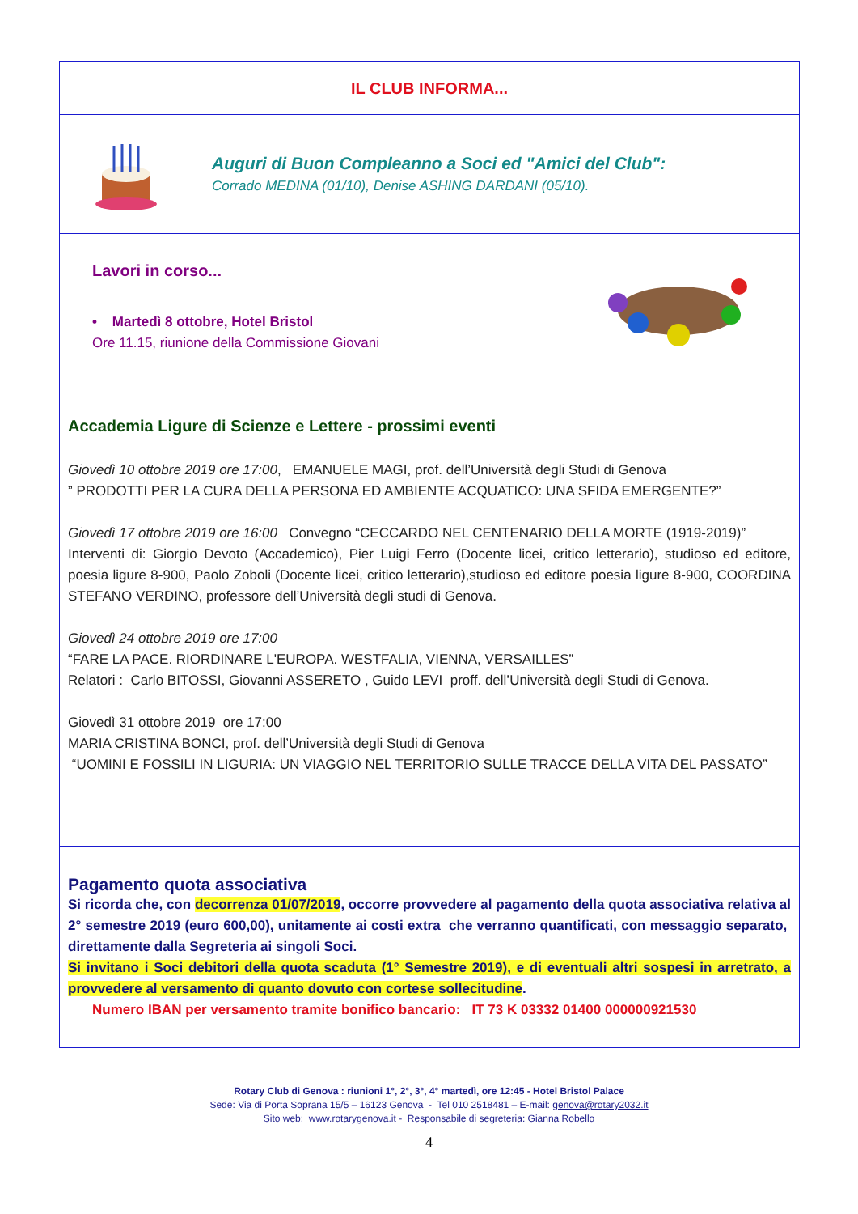IL CLUB INFORMA...
Auguri di Buon Compleanno a Soci ed "Amici del Club":
Corrado MEDINA (01/10), Denise ASHING DARDANI (05/10).
Lavori in corso...
• Martedì 8 ottobre, Hotel Bristol
Ore 11.15, riunione della Commissione Giovani
Accademia Ligure di Scienze e Lettere - prossimi eventi
Giovedì 10 ottobre 2019 ore 17:00, EMANUELE MAGI, prof. dell’Università degli Studi di Genova
” PRODOTTI PER LA CURA DELLA PERSONA ED AMBIENTE ACQUATICO: UNA SFIDA EMERGENTE?”
Giovedì 17 ottobre 2019 ore 16:00 Convegno “CECCARDO NEL CENTENARIO DELLA MORTE (1919-2019)”
Interventi di: Giorgio Devoto (Accademico), Pier Luigi Ferro (Docente licei, critico letterario), studioso ed editore, poesia ligure 8-900, Paolo Zoboli (Docente licei, critico letterario),studioso ed editore poesia ligure 8-900, COORDINA STEFANO VERDINO, professore dell’Università degli studi di Genova.
Giovedì 24 ottobre 2019 ore 17:00
“FARE LA PACE. RIORDINARE L'EUROPA. WESTFALIA, VIENNA, VERSAILLES”
Relatori : Carlo BITOSSI, Giovanni ASSERETO , Guido LEVI proff. dell’Università degli Studi di Genova.
Giovedì 31 ottobre 2019 ore 17:00
MARIA CRISTINA BONCI, prof. dell’Università degli Studi di Genova
“UOMINI E FOSSILI IN LIGURIA: UN VIAGGIO NEL TERRITORIO SULLE TRACCE DELLA VITA DEL PASSATO”
Pagamento quota associativa
Si ricorda che, con decorrenza 01/07/2019, occorre provvedere al pagamento della quota associativa relativa al 2° semestre 2019 (euro 600,00), unitamente ai costi extra che verranno quantificati, con messaggio separato, direttamente dalla Segreteria ai singoli Soci.
Si invitano i Soci debitori della quota scaduta (1° Semestre 2019), e di eventuali altri sospesi in arretrato, a provvedere al versamento di quanto dovuto con cortese sollecitudine.
Numero IBAN per versamento tramite bonifico bancario: IT 73 K 03332 01400 000000921530
Rotary Club di Genova : riunioni 1°, 2°, 3°, 4° martedì, ore 12:45 - Hotel Bristol Palace
Sede: Via di Porta Soprana 15/5 – 16123 Genova - Tel 010 2518481 – E-mail: genova@rotary2032.it
Sito web: www.rotarygenova.it - Responsabile di segreteria: Gianna Robello
4